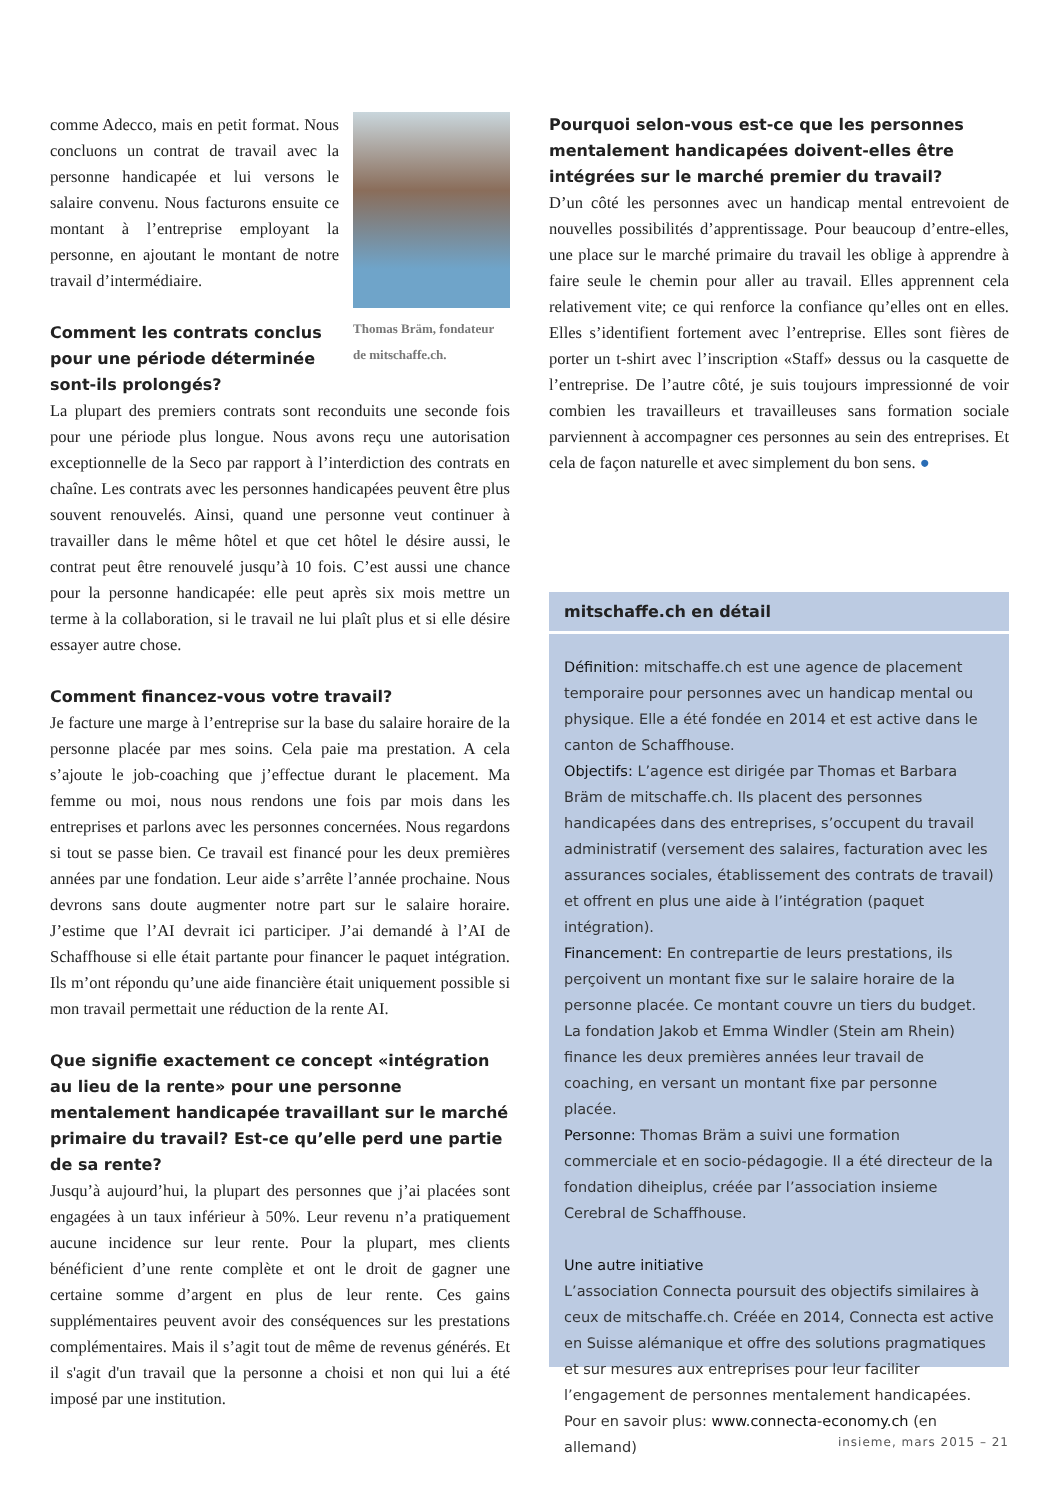comme Adecco, mais en petit format. Nous concluons un contrat de travail avec la personne handicapée et lui versons le salaire convenu. Nous facturons ensuite ce montant à l’entreprise employant la personne, en ajoutant le montant de notre travail d’intermédiaire.
Comment les contrats conclus pour une période déterminée sont-ils prolongés?
Thomas Bräm, fondateur de mitschaffe.ch.
La plupart des premiers contrats sont reconduits une seconde fois pour une période plus longue. Nous avons reçu une autorisation exceptionnelle de la Seco par rapport à l’interdiction des contrats en chaîne. Les contrats avec les personnes handicapées peuvent être plus souvent renouvelés. Ainsi, quand une personne veut continuer à travailler dans le même hôtel et que cet hôtel le désire aussi, le contrat peut être renouvelé jusqu’à 10 fois. C’est aussi une chance pour la personne handicapée: elle peut après six mois mettre un terme à la collaboration, si le travail ne lui plaît plus et si elle désire essayer autre chose.
Comment financez-vous votre travail?
Je facture une marge à l’entreprise sur la base du salaire horaire de la personne placée par mes soins. Cela paie ma prestation. A cela s’ajoute le job-coaching que j’effectue durant le placement. Ma femme ou moi, nous nous rendons une fois par mois dans les entreprises et parlons avec les personnes concernées. Nous regardons si tout se passe bien. Ce travail est financé pour les deux premières années par une fondation. Leur aide s’arrête l’année prochaine. Nous devrons sans doute augmenter notre part sur le salaire horaire. J’estime que l’AI devrait ici participer. J’ai demandé à l’AI de Schaffhouse si elle était partante pour financer le paquet intégration. Ils m’ont répondu qu’une aide financière était uniquement possible si mon travail permettait une réduction de la rente AI.
Que signifie exactement ce concept «intégration au lieu de la rente» pour une personne mentalement handicapée travaillant sur le marché primaire du travail? Est-ce qu’elle perd une partie de sa rente?
Jusqu’à aujourd’hui, la plupart des personnes que j’ai placées sont engagées à un taux inférieur à 50%. Leur revenu n’a pratiquement aucune incidence sur leur rente. Pour la plupart, mes clients bénéficient d’une rente complète et ont le droit de gagner une certaine somme d’argent en plus de leur rente. Ces gains supplémentaires peuvent avoir des conséquences sur les prestations complémentaires. Mais il s’agit tout de même de revenus générés. Et il s'agit d'un travail que la personne a choisi et non qui lui a été imposé par une institution.
Pourquoi selon-vous est-ce que les personnes mentalement handicapées doivent-elles être intégrées sur le marché premier du travail?
D’un côté les personnes avec un handicap mental entrevoient de nouvelles possibilités d’apprentissage. Pour beaucoup d’entre-elles, une place sur le marché primaire du travail les oblige à apprendre à faire seule le chemin pour aller au travail. Elles apprennent cela relativement vite; ce qui renforce la confiance qu’elles ont en elles. Elles s’identifient fortement avec l’entreprise. Elles sont fières de porter un t-shirt avec l’inscription «Staff» dessus ou la casquette de l’entreprise. De l’autre côté, je suis toujours impressionné de voir combien les travailleurs et travailleuses sans formation sociale parviennent à accompagner ces personnes au sein des entreprises. Et cela de façon naturelle et avec simplement du bon sens. ●
mitschaffe.ch en détail
Définition: mitschaffe.ch est une agence de placement temporaire pour personnes avec un handicap mental ou physique. Elle a été fondée en 2014 et est active dans le canton de Schaffhouse.
Objectifs: L’agence est dirigée par Thomas et Barbara Bräm de mitschaffe.ch. Ils placent des personnes handicapées dans des entreprises, s’occupent du travail administratif (versement des salaires, facturation avec les assurances sociales, établissement des contrats de travail) et offrent en plus une aide à l’intégration (paquet intégration).
Financement: En contrepartie de leurs prestations, ils perçoivent un montant fixe sur le salaire horaire de la personne placée. Ce montant couvre un tiers du budget. La fondation Jakob et Emma Windler (Stein am Rhein) finance les deux premières années leur travail de coaching, en versant un montant fixe par personne placée.
Personne: Thomas Bräm a suivi une formation commerciale et en socio-pédagogie. Il a été directeur de la fondation diheiplus, créée par l’association insieme Cerebral de Schaffhouse.
Une autre initiative
L’association Connecta poursuit des objectifs similaires à ceux de mitschaffe.ch. Créée en 2014, Connecta est active en Suisse alémanique et offre des solutions pragmatiques et sur mesures aux entreprises pour leur faciliter l’engagement de personnes mentalement handicapées. Pour en savoir plus: www.connecta-economy.ch (en allemand)
insieme, mars 2015 – 21